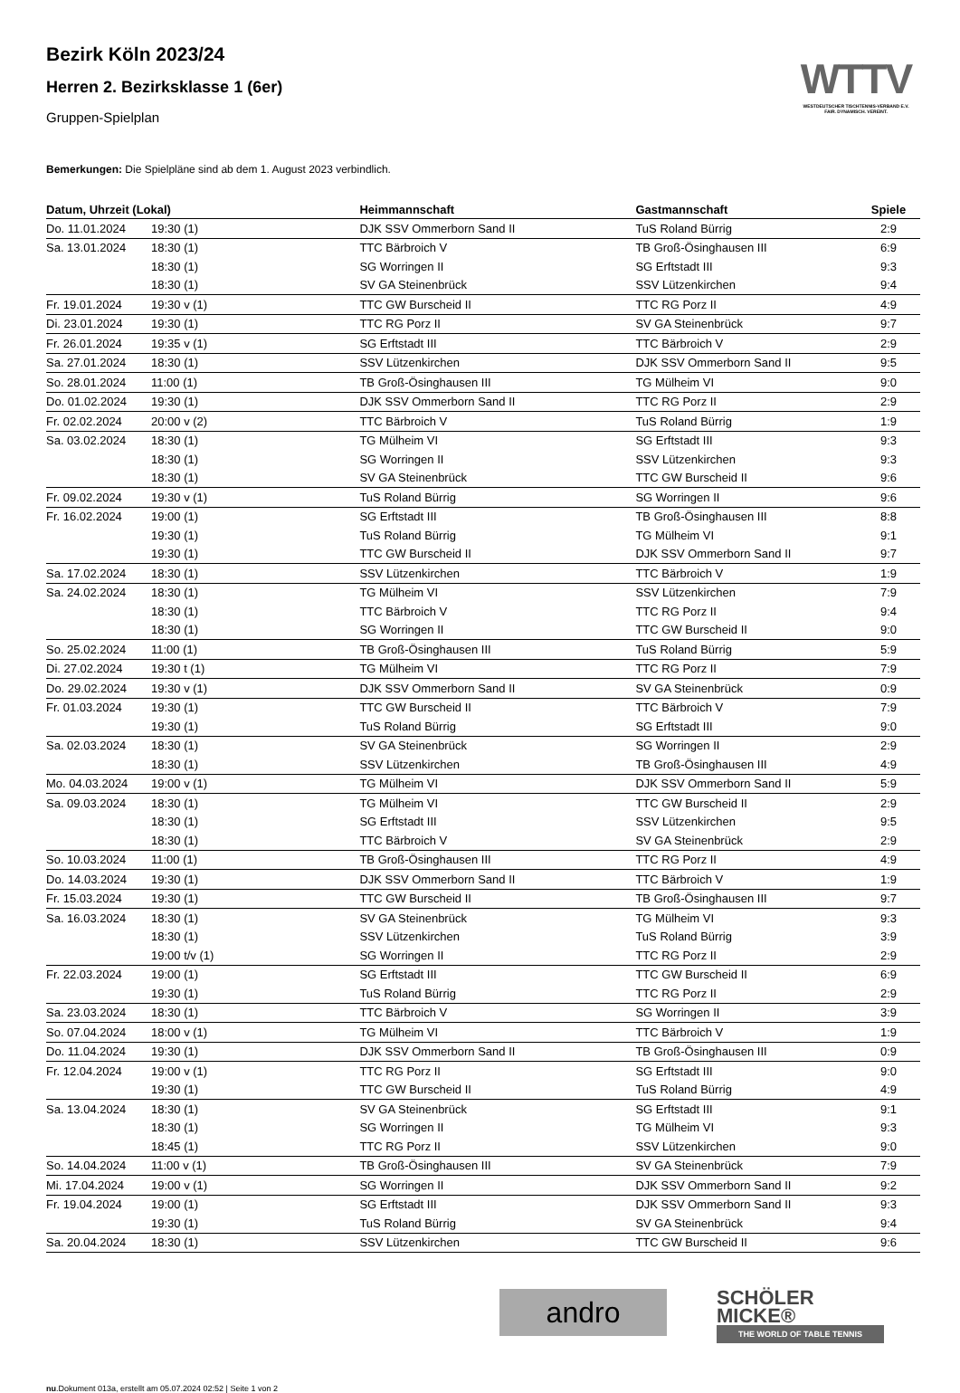WTTV
WESTDEUTSCHER TISCHTENNIS-VERBAND E.V.
FAIR. DYNAMISCH. VEREINT.
Bezirk Köln 2023/24
Herren 2. Bezirksklasse 1 (6er)
Gruppen-Spielplan
Bemerkungen: Die Spielpläne sind ab dem 1. August 2023 verbindlich.
| Datum, Uhrzeit (Lokal) | | Heimmannschaft | Gastmannschaft | Spiele |
| --- | --- | --- | --- | --- |
| Do. 11.01.2024 | 19:30 (1) | DJK SSV Ommerborn Sand II | TuS Roland Bürrig | 2:9 |
| Sa. 13.01.2024 | 18:30 (1) | TTC Bärbroich V | TB Groß-Ösinghausen III | 6:9 |
| | 18:30 (1) | SG Worringen II | SG Erftstadt III | 9:3 |
| | 18:30 (1) | SV GA Steinenbrück | SSV Lützenkirchen | 9:4 |
| Fr. 19.01.2024 | 19:30 v (1) | TTC GW Burscheid II | TTC RG Porz II | 4:9 |
| Di. 23.01.2024 | 19:30 (1) | TTC RG Porz II | SV GA Steinenbrück | 9:7 |
| Fr. 26.01.2024 | 19:35 v (1) | SG Erftstadt III | TTC Bärbroich V | 2:9 |
| Sa. 27.01.2024 | 18:30 (1) | SSV Lützenkirchen | DJK SSV Ommerborn Sand II | 9:5 |
| So. 28.01.2024 | 11:00 (1) | TB Groß-Ösinghausen III | TG Mülheim VI | 9:0 |
| Do. 01.02.2024 | 19:30 (1) | DJK SSV Ommerborn Sand II | TTC RG Porz II | 2:9 |
| Fr. 02.02.2024 | 20:00 v (2) | TTC Bärbroich V | TuS Roland Bürrig | 1:9 |
| Sa. 03.02.2024 | 18:30 (1) | TG Mülheim VI | SG Erftstadt III | 9:3 |
| | 18:30 (1) | SG Worringen II | SSV Lützenkirchen | 9:3 |
| | 18:30 (1) | SV GA Steinenbrück | TTC GW Burscheid II | 9:6 |
| Fr. 09.02.2024 | 19:30 v (1) | TuS Roland Bürrig | SG Worringen II | 9:6 |
| Fr. 16.02.2024 | 19:00 (1) | SG Erftstadt III | TB Groß-Ösinghausen III | 8:8 |
| | 19:30 (1) | TuS Roland Bürrig | TG Mülheim VI | 9:1 |
| | 19:30 (1) | TTC GW Burscheid II | DJK SSV Ommerborn Sand II | 9:7 |
| Sa. 17.02.2024 | 18:30 (1) | SSV Lützenkirchen | TTC Bärbroich V | 1:9 |
| Sa. 24.02.2024 | 18:30 (1) | TG Mülheim VI | SSV Lützenkirchen | 7:9 |
| | 18:30 (1) | TTC Bärbroich V | TTC RG Porz II | 9:4 |
| | 18:30 (1) | SG Worringen II | TTC GW Burscheid II | 9:0 |
| So. 25.02.2024 | 11:00 (1) | TB Groß-Ösinghausen III | TuS Roland Bürrig | 5:9 |
| Di. 27.02.2024 | 19:30 t (1) | TG Mülheim VI | TTC RG Porz II | 7:9 |
| Do. 29.02.2024 | 19:30 v (1) | DJK SSV Ommerborn Sand II | SV GA Steinenbrück | 0:9 |
| Fr. 01.03.2024 | 19:30 (1) | TTC GW Burscheid II | TTC Bärbroich V | 7:9 |
| | 19:30 (1) | TuS Roland Bürrig | SG Erftstadt III | 9:0 |
| Sa. 02.03.2024 | 18:30 (1) | SV GA Steinenbrück | SG Worringen II | 2:9 |
| | 18:30 (1) | SSV Lützenkirchen | TB Groß-Ösinghausen III | 4:9 |
| Mo. 04.03.2024 | 19:00 v (1) | TG Mülheim VI | DJK SSV Ommerborn Sand II | 5:9 |
| Sa. 09.03.2024 | 18:30 (1) | TG Mülheim VI | TTC GW Burscheid II | 2:9 |
| | 18:30 (1) | SG Erftstadt III | SSV Lützenkirchen | 9:5 |
| | 18:30 (1) | TTC Bärbroich V | SV GA Steinenbrück | 2:9 |
| So. 10.03.2024 | 11:00 (1) | TB Groß-Ösinghausen III | TTC RG Porz II | 4:9 |
| Do. 14.03.2024 | 19:30 (1) | DJK SSV Ommerborn Sand II | TTC Bärbroich V | 1:9 |
| Fr. 15.03.2024 | 19:30 (1) | TTC GW Burscheid II | TB Groß-Ösinghausen III | 9:7 |
| Sa. 16.03.2024 | 18:30 (1) | SV GA Steinenbrück | TG Mülheim VI | 9:3 |
| | 18:30 (1) | SSV Lützenkirchen | TuS Roland Bürrig | 3:9 |
| | 19:00 t/v (1) | SG Worringen II | TTC RG Porz II | 2:9 |
| Fr. 22.03.2024 | 19:00 (1) | SG Erftstadt III | TTC GW Burscheid II | 6:9 |
| | 19:30 (1) | TuS Roland Bürrig | TTC RG Porz II | 2:9 |
| Sa. 23.03.2024 | 18:30 (1) | TTC Bärbroich V | SG Worringen II | 3:9 |
| So. 07.04.2024 | 18:00 v (1) | TG Mülheim VI | TTC Bärbroich V | 1:9 |
| Do. 11.04.2024 | 19:30 (1) | DJK SSV Ommerborn Sand II | TB Groß-Ösinghausen III | 0:9 |
| Fr. 12.04.2024 | 19:00 v (1) | TTC RG Porz II | SG Erftstadt III | 9:0 |
| | 19:30 (1) | TTC GW Burscheid II | TuS Roland Bürrig | 4:9 |
| Sa. 13.04.2024 | 18:30 (1) | SV GA Steinenbrück | SG Erftstadt III | 9:1 |
| | 18:30 (1) | SG Worringen II | TG Mülheim VI | 9:3 |
| | 18:45 (1) | TTC RG Porz II | SSV Lützenkirchen | 9:0 |
| So. 14.04.2024 | 11:00 v (1) | TB Groß-Ösinghausen III | SV GA Steinenbrück | 7:9 |
| Mi. 17.04.2024 | 19:00 v (1) | SG Worringen II | DJK SSV Ommerborn Sand II | 9:2 |
| Fr. 19.04.2024 | 19:00 (1) | SG Erftstadt III | DJK SSV Ommerborn Sand II | 9:3 |
| | 19:30 (1) | TuS Roland Bürrig | SV GA Steinenbrück | 9:4 |
| Sa. 20.04.2024 | 18:30 (1) | SSV Lützenkirchen | TTC GW Burscheid II | 9:6 |
andro
SCHÖLER
MICKE®
THE WORLD OF TABLE TENNIS
nu.Dokument 013a, erstellt am 05.07.2024 02:52 | Seite 1 von 2